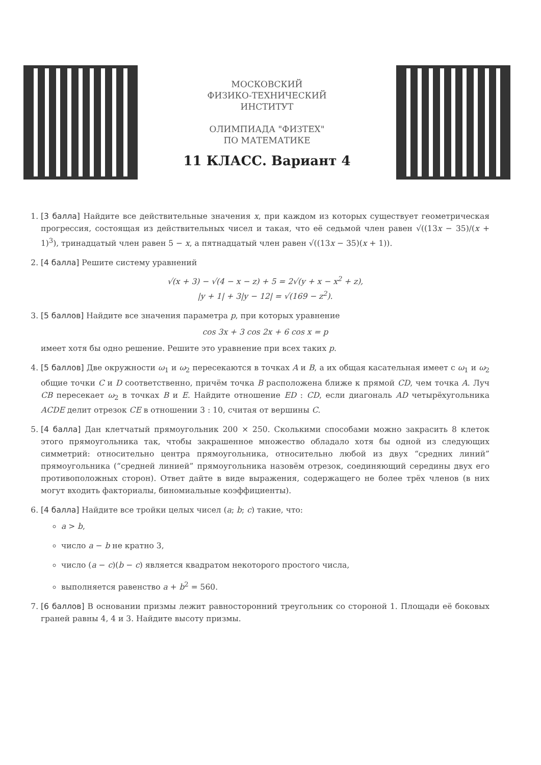МОСКОВСКИЙ
ФИЗИКО-ТЕХНИЧЕСКИЙ
ИНСТИТУТ
ОЛИМПИАДА "ФИЗТЕХ"
ПО МАТЕМАТИКЕ
11 КЛАСС. Вариант 4
1. [3 балла] Найдите все действительные значения x, при каждом из которых существует геометрическая прогрессия, состоящая из действительных чисел и такая, что её седьмой член равен √((13x − 35)/(x + 1)<sup>3</sup>), тринадцатый член равен 5 − x, а пятнадцатый член равен √((13x − 35)(x + 1)).
2. [4 балла] Решите систему уравнений
√(x + 3) − √(4 − x − z) + 5 = 2√(y + x − x<sup>2</sup> + z),
|y + 1| + 3|y − 12| = √(169 − z<sup>2</sup>).
3. [5 баллов] Найдите все значения параметра p, при которых уравнение
cos 3x + 3 cos 2x + 6 cos x = p
имеет хотя бы одно решение. Решите это уравнение при всех таких p.
4. [5 баллов] Две окружности ω<sub>1</sub> и ω<sub>2</sub> пересекаются в точках A и B, а их общая касательная имеет с ω<sub>1</sub> и ω<sub>2</sub> общие точки C и D соответственно, причём точка B расположена ближе к прямой CD, чем точка A. Луч CB пересекает ω<sub>2</sub> в точках B и E. Найдите отношение ED : CD, если диагональ AD четырёхугольника ACDE делит отрезок CE в отношении 3 : 10, считая от вершины C.
5. [4 балла] Дан клетчатый прямоугольник 200 × 250. Сколькими способами можно закрасить 8 клеток этого прямоугольника так, чтобы закрашенное множество обладало хотя бы одной из следующих симметрий: относительно центра прямоугольника, относительно любой из двух “средних линий” прямоугольника (“средней линией” прямоугольника назовём отрезок, соединяющий середины двух его противоположных сторон). Ответ дайте в виде выражения, содержащего не более трёх членов (в них могут входить факториалы, биномиальные коэффициенты).
6. [4 балла] Найдите все тройки целых чисел (a; b; c) такие, что:
a > b,
число a − b не кратно 3,
число (a − c)(b − c) является квадратом некоторого простого числа,
выполняется равенство a + b<sup>2</sup> = 560.
7. [6 баллов] В основании призмы лежит равносторонний треугольник со стороной 1. Площади её боковых граней равны 4, 4 и 3. Найдите высоту призмы.